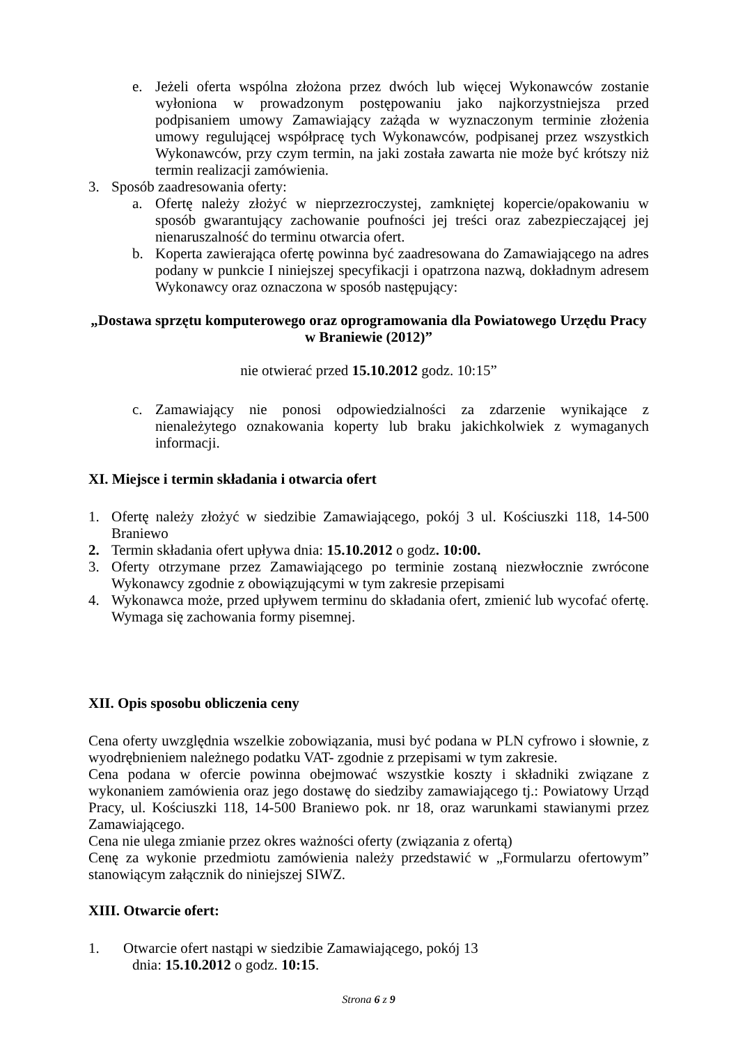e. Jeżeli oferta wspólna złożona przez dwóch lub więcej Wykonawców zostanie wyłoniona w prowadzonym postępowaniu jako najkorzystniejsza przed podpisaniem umowy Zamawiający zażąda w wyznaczonym terminie złożenia umowy regulującej współpracę tych Wykonawców, podpisanej przez wszystkich Wykonawców, przy czym termin, na jaki została zawarta nie może być krótszy niż termin realizacji zamówienia.
3. Sposób zaadresowania oferty:
a. Ofertę należy złożyć w nieprzezroczystej, zamkniętej kopercie/opakowaniu w sposób gwarantujący zachowanie poufności jej treści oraz zabezpieczającej jej nienaruszalność do terminu otwarcia ofert.
b. Koperta zawierająca ofertę powinna być zaadresowana do Zamawiającego na adres podany w punkcie I niniejszej specyfikacji i opatrzona nazwą, dokładnym adresem Wykonawcy oraz oznaczona w sposób następujący:
„Dostawa sprzętu komputerowego oraz oprogramowania dla Powiatowego Urzędu Pracy w Braniewie (2012)”
nie otwierać przed 15.10.2012 godz. 10:15”
c. Zamawiający nie ponosi odpowiedzialności za zdarzenie wynikające z nienależytego oznakowania koperty lub braku jakichkolwiek z wymaganych informacji.
XI. Miejsce i termin składania i otwarcia ofert
1. Ofertę należy złożyć w siedzibie Zamawiającego, pokój 3 ul. Kościuszki 118, 14-500 Braniewo
2. Termin składania ofert upływa dnia: 15.10.2012 o godz. 10:00.
3. Oferty otrzymane przez Zamawiającego po terminie zostaną niezwłocznie zwrócone Wykonawcy zgodnie z obowiązującymi w tym zakresie przepisami
4. Wykonawca może, przed upływem terminu do składania ofert, zmienić lub wycofać ofertę. Wymaga się zachowania formy pisemnej.
XII. Opis sposobu obliczenia ceny
Cena oferty uwzględnia wszelkie zobowiązania, musi być podana w PLN cyfrowo i słownie, z wyodrębnieniem należnego podatku VAT- zgodnie z przepisami w tym zakresie.
Cena podana w ofercie powinna obejmować wszystkie koszty i składniki związane z wykonaniem zamówienia oraz jego dostawę do siedziby zamawiającego tj.: Powiatowy Urząd Pracy, ul. Kościuszki 118, 14-500 Braniewo pok. nr 18, oraz warunkami stawianymi przez Zamawiającego.
Cena nie ulega zmianie przez okres ważności oferty (związania z ofertą)
Cenę za wykonie przedmiotu zamówienia należy przedstawić w „Formularzu ofertowym” stanowiącym załącznik do niniejszej SIWZ.
XIII. Otwarcie ofert:
1. Otwarcie ofert nastąpi w siedzibie Zamawiającego, pokój 13
dnia: 15.10.2012 o godz. 10:15.
Strona 6 z 9